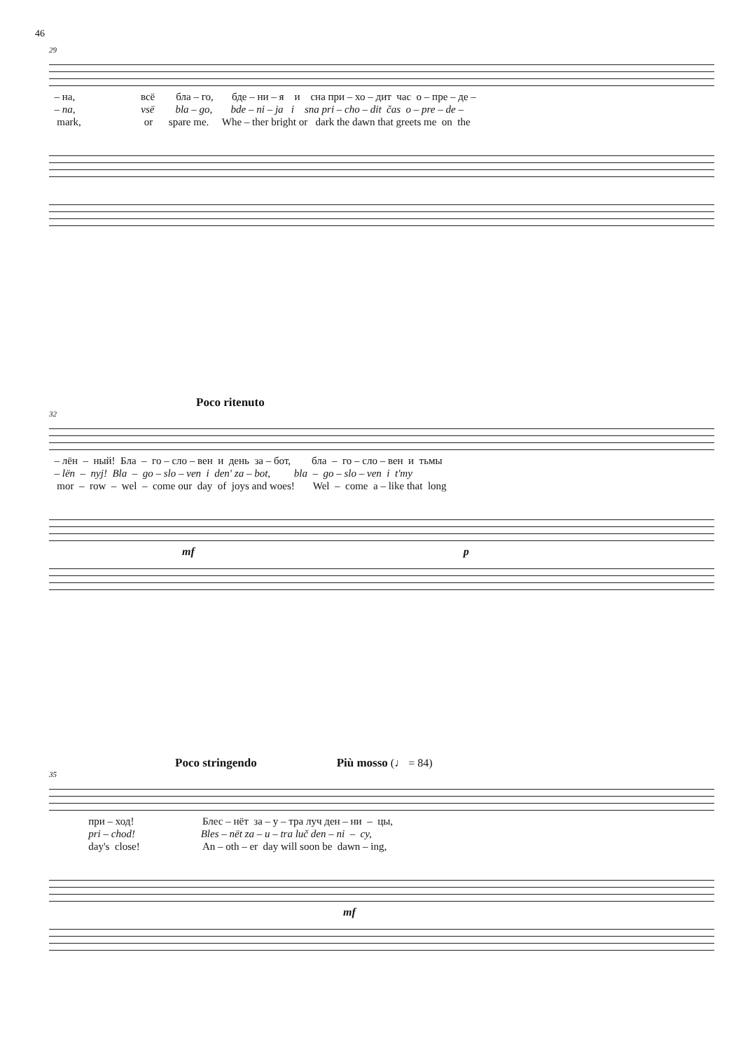46
29
– на, всё бла – го, бде – ни – я и сна при – хо – дит час о – пре – де –
– na, vsë bla – go, bde – ni – ja i sna pri – cho – dit čas o – pre – de –
mark, or spare me. Whe – ther bright or dark the dawn that greets me on the
Poco ritenuto
32
– лён – ный! Бла – го – сло – вен и день за – бот, бла – го – сло – вен и тьмы
– lën – nyj! Bla – go – slo – ven i den' za – bot, bla – go – slo – ven i t'my
mor – row – wel – come our day of joys and woes! Wel – come a – like that long
mf p
Poco stringendo Più mosso (♩ = 84)
35
при – ход! Блес – нёт за – у – тра луч ден – ни – цы,
pri – chod! Bles – nët za – u – tra luč den – ni – cy,
day's close! An – oth – er day will soon be dawn – ing,
mf